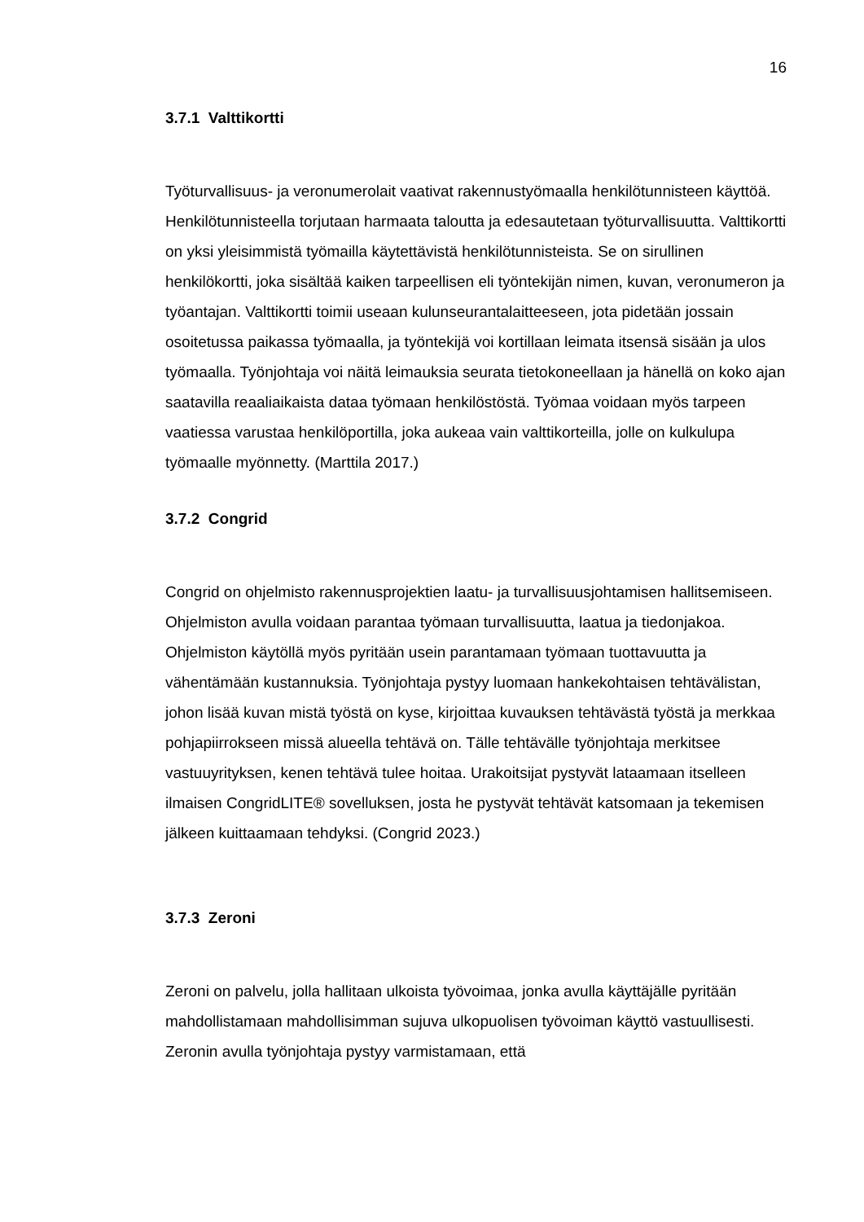16
3.7.1 Valttikortti
Työturvallisuus- ja veronumerolait vaativat rakennustyömaalla henkilötunnisteen käyttöä. Henkilötunnisteella torjutaan harmaata taloutta ja edesautetaan työturvallisuutta. Valttikortti on yksi yleisimmistä työmailla käytettävistä henkilötunnisteista. Se on sirullinen henkilökortti, joka sisältää kaiken tarpeellisen eli työntekijän nimen, kuvan, veronumeron ja työantajan. Valttikortti toimii useaan kulunseurantalaitteeseen, jota pidetään jossain osoitetussa paikassa työmaalla, ja työntekijä voi kortillaan leimata itsensä sisään ja ulos työmaalla. Työnjohtaja voi näitä leimauksia seurata tietokoneellaan ja hänellä on koko ajan saatavilla reaaliaikaista dataa työmaan henkilöstöstä. Työmaa voidaan myös tarpeen vaatiessa varustaa henkilöportilla, joka aukeaa vain valttikorteilla, jolle on kulkulupa työmaalle myönnetty. (Marttila 2017.)
3.7.2 Congrid
Congrid on ohjelmisto rakennusprojektien laatu- ja turvallisuusjohtamisen hallitsemiseen. Ohjelmiston avulla voidaan parantaa työmaan turvallisuutta, laatua ja tiedonjakoa. Ohjelmiston käytöllä myös pyritään usein parantamaan työmaan tuottavuutta ja vähentämään kustannuksia. Työnjohtaja pystyy luomaan hankekohtaisen tehtävälistan, johon lisää kuvan mistä työstä on kyse, kirjoittaa kuvauksen tehtävästä työstä ja merkkaa pohjapiirrokseen missä alueella tehtävä on. Tälle tehtävälle työnjohtaja merkitsee vastuuyrityksen, kenen tehtävä tulee hoitaa. Urakoitsijat pystyvät lataamaan itselleen ilmaisen CongridLITE® sovelluksen, josta he pystyvät tehtävät katsomaan ja tekemisen jälkeen kuittaamaan tehdyksi. (Congrid 2023.)
3.7.3 Zeroni
Zeroni on palvelu, jolla hallitaan ulkoista työvoimaa, jonka avulla käyttäjälle pyritään mahdollistamaan mahdollisimman sujuva ulkopuolisen työvoiman käyttö vastuullisesti. Zeronin avulla työnjohtaja pystyy varmistamaan, että